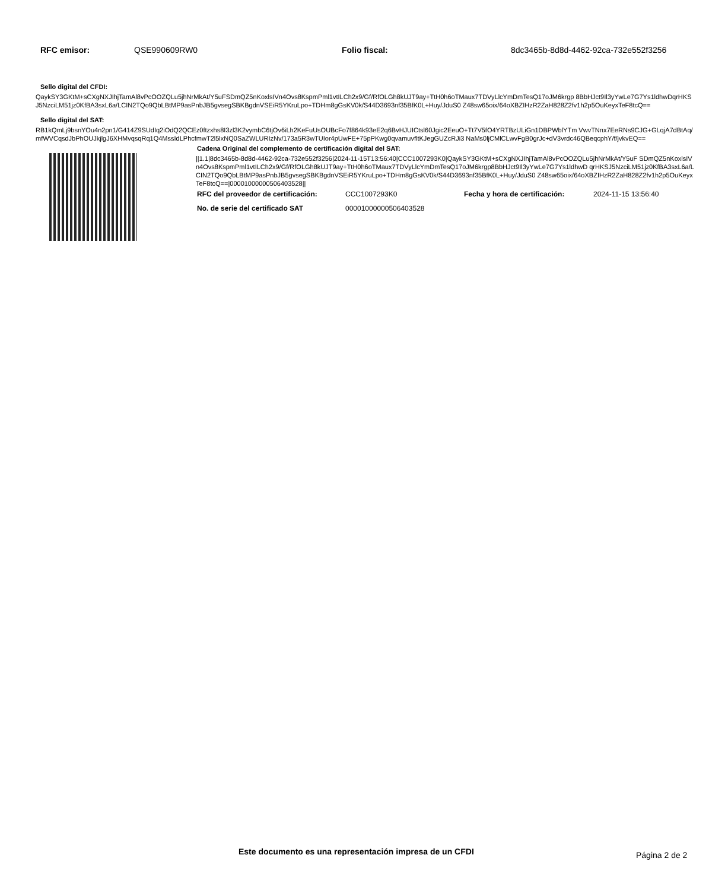RFC emisor: QSE990609RW0 Folio fiscal: 8dc3465b-8d8d-4462-92ca-732e552f3256
Sello digital del CFDI:
QaykSY3GKtM+sCXgNXJIhjTamAl8vPcOOZQLu5jhNrMkAt/Y5uFSDmQZ5nKoxlsIVn4Ovs8KspmPml1vtILCh2x9/Gf/RfOLGh8kUJT9ay+TtH0h6oTMaux7TDVyLlcYmDmTesQ17oJM6krgp 8BbHJct9Il3yYwLe7G7Ys1ldhwDqrHKSJ5NzciLM51jz0KfBA3sxL6a/LCIN2TQo9QbLBtMP9asPnbJB5gvsegSBKBgdnVSEiR5YKruLpo+TDHm8gGsKV0k/S44D3693nf35BfK0L+Huy/JduS0 Z48sw65oix/64oXBZIHzR2ZaH828Z2fv1h2p5OuKeyxTeF8tcQ==
Sello digital del SAT:
RB1kQmLj9bsnYOu4n2pn1/G414Z9SUdIq2iOdQ2QCEz0ftzxhs8I3zl3K2vymbC6tjOv6iLh2KeFuUsOUBcFo7f864k93eE2q6BvHJUICtsl60Jgic2EeuO+Tt7V5fO4YRTBzULiGn1DBPWblYTm VwvTNnx7EeRNs9CJG+GLqjA7dBtAq/mfWVCqsdJbPhOUJkjlgJ6XHMvqsqRq1Q4MssIdLPhcfmwT2l5lxNQ0SaZWLURIzNv/173a5R3wTUIor4pUwFE+75pPKwg0qvamuvfltKJegGUZcRJi3 NaMs0ljCMlCLwvFgB0grJc+dV3vrdc46QBeqcphY/f/jvkvEQ==
Cadena Original del complemento de certificación digital del SAT:
||1.1|8dc3465b-8d8d-4462-92ca-732e552f3256|2024-11-15T13:56:40|CCC1007293K0|QaykSY3GKtM+sCXgNXJIhjTamAl8vPcOOZQLu5jhNrMkAt/Y5uF SDmQZ5nKoxlsIVn4Ovs8KspmPml1vtILCh2x9/Gf/RfOLGh8kUJT9ay+TtH0h6oTMaux7TDVyLlcYmDmTesQ17oJM6krgp8BbHJct9Il3yYwLe7G7Ys1ldhwD qrHKSJ5NzciLM51jz0KfBA3sxL6a/LCIN2TQo9QbLBtMP9asPnbJB5gvsegSBKBgdnVSEiR5YKruLpo+TDHm8gGsKV0k/S44D3693nf35BfK0L+Huy/JduS0 Z48sw65oix/64oXBZIHzR2ZaH828Z2fv1h2p5OuKeyxTeF8tcQ==|00001000000506403528||
RFC del proveedor de certificación:
CCC1007293K0 Fecha y hora de certificación: 2024-11-15 13:56:40
No. de serie del certificado SAT 00001000000506403528
Este documento es una representación impresa de un CFDI Página 2 de 2